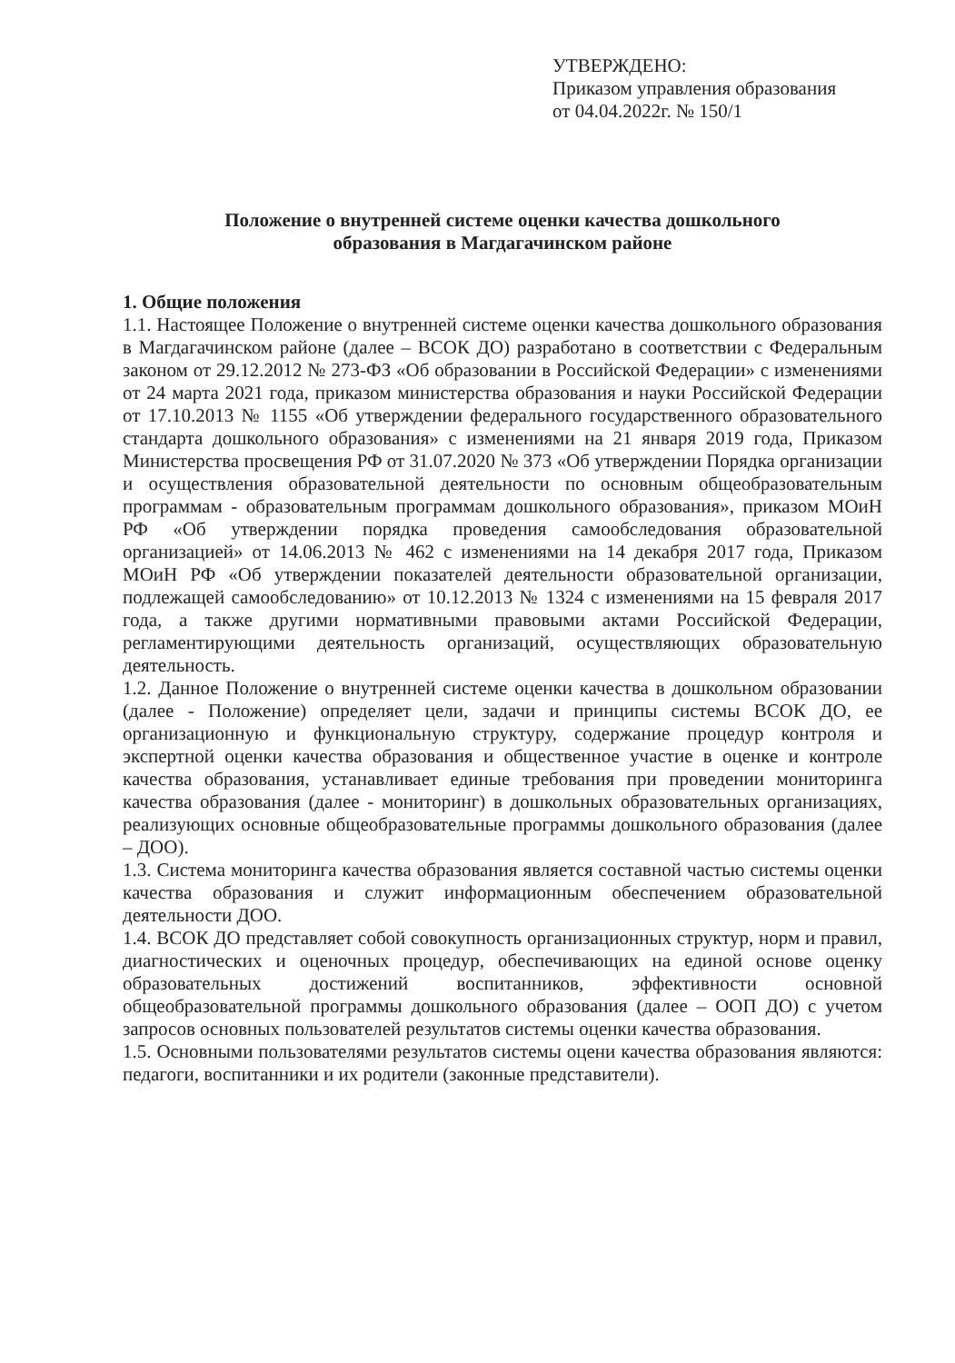УТВЕРЖДЕНО:
Приказом управления образования
от 04.04.2022г. № 150/1
Положение о внутренней системе оценки качества дошкольного
образования в Магдагачинском районе
1. Общие положения
1.1. Настоящее Положение о внутренней системе оценки качества дошкольного образования в Магдагачинском районе (далее – ВСОК ДО) разработано в соответствии с Федеральным законом от 29.12.2012 № 273-ФЗ «Об образовании в Российской Федерации» с изменениями от 24 марта 2021 года, приказом министерства образования и науки Российской Федерации от 17.10.2013 № 1155 «Об утверждении федерального государственного образовательного стандарта дошкольного образования» с изменениями на 21 января 2019 года, Приказом Министерства просвещения РФ от 31.07.2020 № 373 «Об утверждении Порядка организации и осуществления образовательной деятельности по основным общеобразовательным программам - образовательным программам дошкольного образования», приказом МОиН РФ «Об утверждении порядка проведения самообследования образовательной организацией» от 14.06.2013 № 462 с изменениями на 14 декабря 2017 года, Приказом МОиН РФ «Об утверждении показателей деятельности образовательной организации, подлежащей самообследованию» от 10.12.2013 № 1324 с изменениями на 15 февраля 2017 года, а также другими нормативными правовыми актами Российской Федерации, регламентирующими деятельность организаций, осуществляющих образовательную деятельность.
1.2. Данное Положение о внутренней системе оценки качества в дошкольном образовании (далее - Положение) определяет цели, задачи и принципы системы ВСОК ДО, ее организационную и функциональную структуру, содержание процедур контроля и экспертной оценки качества образования и общественное участие в оценке и контроле качества образования, устанавливает единые требования при проведении мониторинга качества образования (далее - мониторинг) в дошкольных образовательных организациях, реализующих основные общеобразовательные программы дошкольного образования (далее – ДОО).
1.3. Система мониторинга качества образования является составной частью системы оценки качества образования и служит информационным обеспечением образовательной деятельности ДОО.
1.4. ВСОК ДО представляет собой совокупность организационных структур, норм и правил, диагностических и оценочных процедур, обеспечивающих на единой основе оценку образовательных достижений воспитанников, эффективности основной общеобразовательной программы дошкольного образования (далее – ООП ДО) с учетом запросов основных пользователей результатов системы оценки качества образования.
1.5. Основными пользователями результатов системы оцени качества образования являются: педагоги, воспитанники и их родители (законные представители).